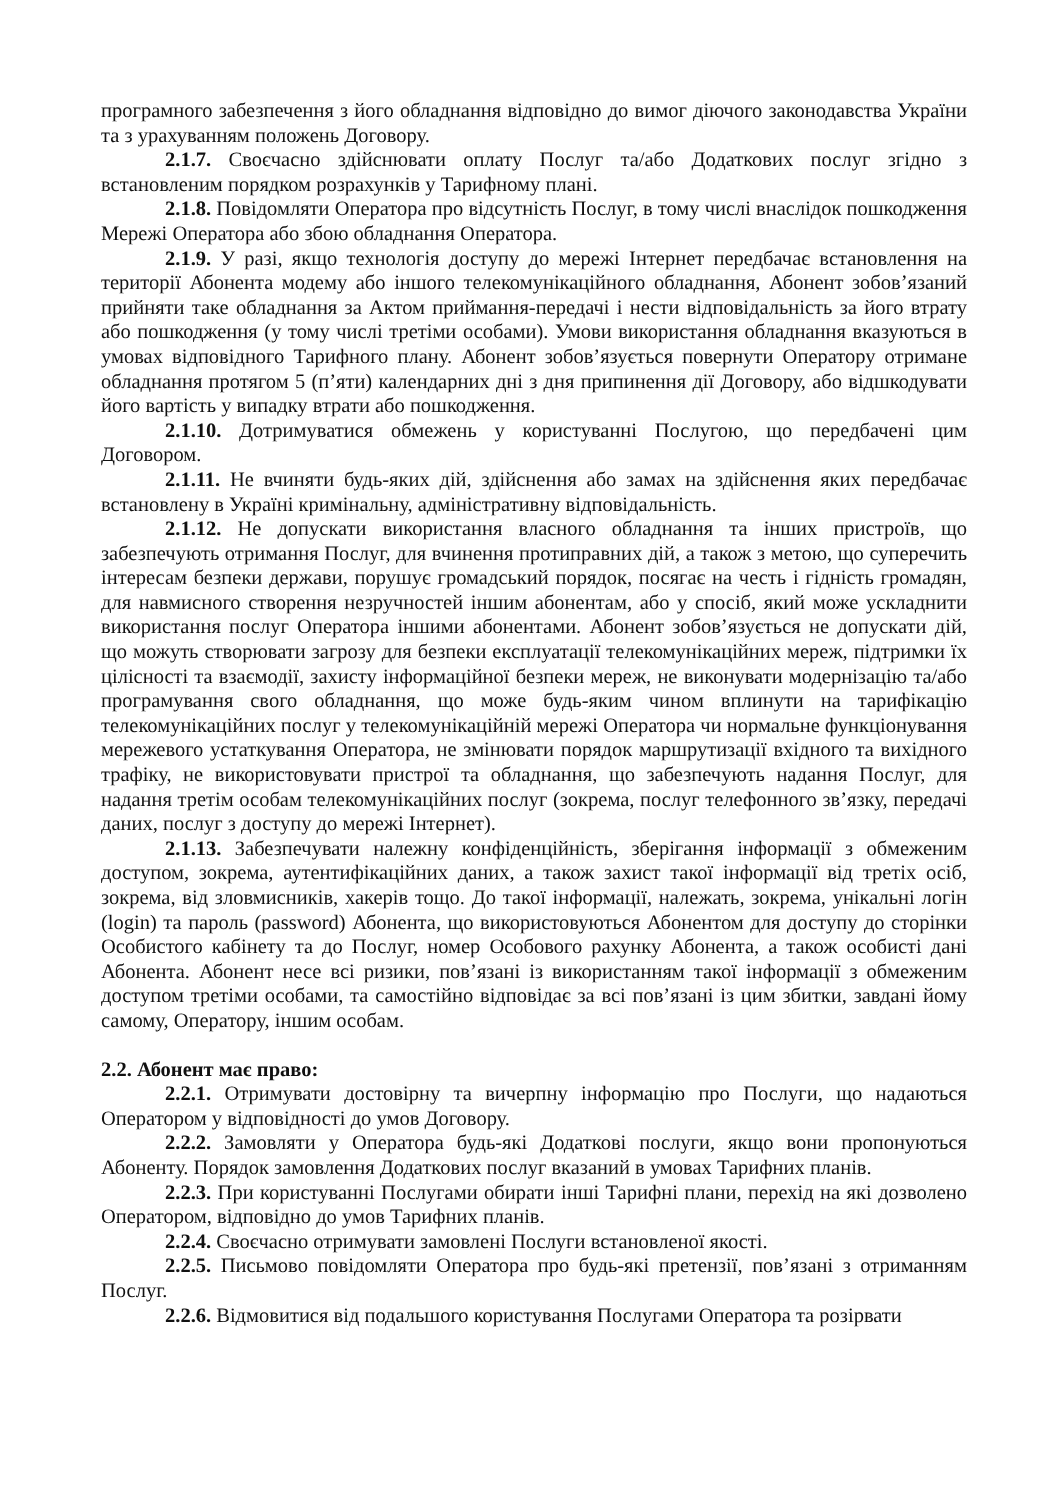програмного забезпечення з його обладнання відповідно до вимог діючого законодавства України та з урахуванням положень Договору.
2.1.7. Своєчасно здійснювати оплату Послуг та/або Додаткових послуг згідно з встановленим порядком розрахунків у Тарифному плані.
2.1.8. Повідомляти Оператора про відсутність Послуг, в тому числі внаслідок пошкодження Мережі Оператора або збою обладнання Оператора.
2.1.9. У разі, якщо технологія доступу до мережі Інтернет передбачає встановлення на території Абонента модему або іншого телекомунікаційного обладнання, Абонент зобов’язаний прийняти таке обладнання за Актом приймання-передачі і нести відповідальність за його втрату або пошкодження (у тому числі третіми особами). Умови використання обладнання вказуються в умовах відповідного Тарифного плану. Абонент зобов’язується повернути Оператору отримане обладнання протягом 5 (п’яти) календарних дні з дня припинення дії Договору, або відшкодувати його вартість у випадку втрати або пошкодження.
2.1.10. Дотримуватися обмежень у користуванні Послугою, що передбачені цим Договором.
2.1.11. Не вчиняти будь-яких дій, здійснення або замах на здійснення яких передбачає встановлену в Україні кримінальну, адміністративну відповідальність.
2.1.12. Не допускати використання власного обладнання та інших пристроїв, що забезпечують отримання Послуг, для вчинення протиправних дій, а також з метою, що суперечить інтересам безпеки держави, порушує громадський порядок, посягає на честь і гідність громадян, для навмисного створення незручностей іншим абонентам, або у спосіб, який може ускладнити використання послуг Оператора іншими абонентами. Абонент зобов’язується не допускати дій, що можуть створювати загрозу для безпеки експлуатації телекомунікаційних мереж, підтримки їх цілісності та взаємодії, захисту інформаційної безпеки мереж, не виконувати модернізацію та/або програмування свого обладнання, що може будь-яким чином вплинути на тарифікацію телекомунікаційних послуг у телекомунікаційній мережі Оператора чи нормальне функціонування мережевого устаткування Оператора, не змінювати порядок маршрутизації вхідного та вихідного трафіку, не використовувати пристрої та обладнання, що забезпечують надання Послуг, для надання третім особам телекомунікаційних послуг (зокрема, послуг телефонного зв’язку, передачі даних, послуг з доступу до мережі Інтернет).
2.1.13. Забезпечувати належну конфіденційність, зберігання інформації з обмеженим доступом, зокрема, аутентифікаційних даних, а також захист такої інформації від третіх осіб, зокрема, від зловмисників, хакерів тощо. До такої інформації, належать, зокрема, унікальні логін (login) та пароль (password) Абонента, що використовуються Абонентом для доступу до сторінки Особистого кабінету та до Послуг, номер Особового рахунку Абонента, а також особисті дані Абонента. Абонент несе всі ризики, пов’язані із використанням такої інформації з обмеженим доступом третіми особами, та самостійно відповідає за всі пов’язані із цим збитки, завдані йому самому, Оператору, іншим особам.
2.2. Абонент має право:
2.2.1. Отримувати достовірну та вичерпну інформацію про Послуги, що надаються Оператором у відповідності до умов Договору.
2.2.2. Замовляти у Оператора будь-які Додаткові послуги, якщо вони пропонуються Абоненту. Порядок замовлення Додаткових послуг вказаний в умовах Тарифних планів.
2.2.3. При користуванні Послугами обирати інші Тарифні плани, перехід на які дозволено Оператором, відповідно до умов Тарифних планів.
2.2.4. Своєчасно отримувати замовлені Послуги встановленої якості.
2.2.5. Письмово повідомляти Оператора про будь-які претензії, пов’язані з отриманням Послуг.
2.2.6. Відмовитися від подальшого користування Послугами Оператора та розірвати